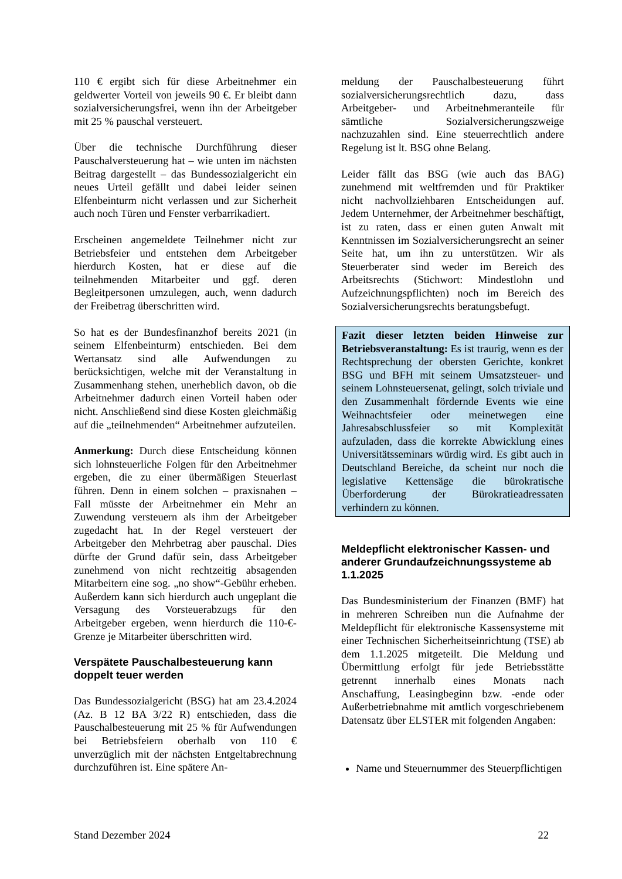110 € ergibt sich für diese Arbeitnehmer ein geldwerter Vorteil von jeweils 90 €. Er bleibt dann sozialversicherungsfrei, wenn ihn der Arbeitgeber mit 25 % pauschal versteuert.
Über die technische Durchführung dieser Pauschalversteuerung hat – wie unten im nächsten Beitrag dargestellt – das Bundessozialgericht ein neues Urteil gefällt und dabei leider seinen Elfenbeinturm nicht verlassen und zur Sicherheit auch noch Türen und Fenster verbarrikadiert.
Erscheinen angemeldete Teilnehmer nicht zur Betriebsfeier und entstehen dem Arbeitgeber hierdurch Kosten, hat er diese auf die teilnehmenden Mitarbeiter und ggf. deren Begleitpersonen umzulegen, auch, wenn dadurch der Freibetrag überschritten wird.
So hat es der Bundesfinanzhof bereits 2021 (in seinem Elfenbeinturm) entschieden. Bei dem Wertansatz sind alle Aufwendungen zu berücksichtigen, welche mit der Veranstaltung in Zusammenhang stehen, unerheblich davon, ob die Arbeitnehmer dadurch einen Vorteil haben oder nicht. Anschließend sind diese Kosten gleichmäßig auf die „teilnehmenden“ Arbeitnehmer aufzuteilen.
Anmerkung: Durch diese Entscheidung können sich lohnsteuerliche Folgen für den Arbeitnehmer ergeben, die zu einer übermäßigen Steuerlast führen. Denn in einem solchen – praxisnahen – Fall müsste der Arbeitnehmer ein Mehr an Zuwendung versteuern als ihm der Arbeitgeber zugedacht hat. In der Regel versteuert der Arbeitgeber den Mehrbetrag aber pauschal. Dies dürfte der Grund dafür sein, dass Arbeitgeber zunehmend von nicht rechtzeitig absagenden Mitarbeitern eine sog. „no show“-Gebühr erheben. Außerdem kann sich hierdurch auch ungeplant die Versagung des Vorsteuerabzugs für den Arbeitgeber ergeben, wenn hierdurch die 110-€-Grenze je Mitarbeiter überschritten wird.
Verspätete Pauschalbesteuerung kann doppelt teuer werden
Das Bundessozialgericht (BSG) hat am 23.4.2024 (Az. B 12 BA 3/22 R) entschieden, dass die Pauschalbesteuerung mit 25 % für Aufwendungen bei Betriebsfeiern oberhalb von 110 € unverzüglich mit der nächsten Entgeltabrechnung durchzuführen ist. Eine spätere An-
meldung der Pauschalbesteuerung führt sozialversicherungsrechtlich dazu, dass Arbeitgeber- und Arbeitnehmeranteile für sämtliche Sozialversicherungszweige nachzuzahlen sind. Eine steuerrechtlich andere Regelung ist lt. BSG ohne Belang.
Leider fällt das BSG (wie auch das BAG) zunehmend mit weltfremden und für Praktiker nicht nachvollziehbaren Entscheidungen auf. Jedem Unternehmer, der Arbeitnehmer beschäftigt, ist zu raten, dass er einen guten Anwalt mit Kenntnissen im Sozialversicherungsrecht an seiner Seite hat, um ihn zu unterstützen. Wir als Steuerberater sind weder im Bereich des Arbeitsrechts (Stichwort: Mindestlohn und Aufzeichnungspflichten) noch im Bereich des Sozialversicherungsrechts beratungsbefugt.
Fazit dieser letzten beiden Hinweise zur Betriebsveranstaltung: Es ist traurig, wenn es der Rechtsprechung der obersten Gerichte, konkret BSG und BFH mit seinem Umsatzsteuer- und seinem Lohnsteuersenat, gelingt, solch triviale und den Zusammenhalt fördernde Events wie eine Weihnachtsfeier oder meinetwegen eine Jahresabschlussfeier so mit Komplexität aufzuladen, dass die korrekte Abwicklung eines Universitätsseminars würdig wird. Es gibt auch in Deutschland Bereiche, da scheint nur noch die legislative Kettensäge die bürokratische Überforderung der Bürokratieadressaten verhindern zu können.
Meldepflicht elektronischer Kassen- und anderer Grundaufzeichnungssysteme ab 1.1.2025
Das Bundesministerium der Finanzen (BMF) hat in mehreren Schreiben nun die Aufnahme der Meldepflicht für elektronische Kassensysteme mit einer Technischen Sicherheitseinrichtung (TSE) ab dem 1.1.2025 mitgeteilt. Die Meldung und Übermittlung erfolgt für jede Betriebsstätte getrennt innerhalb eines Monats nach Anschaffung, Leasingbeginn bzw. -ende oder Außerbetriebnahme mit amtlich vorgeschriebenem Datensatz über ELSTER mit folgenden Angaben:
Name und Steuernummer des Steuerpflichtigen
Stand Dezember 2024 22